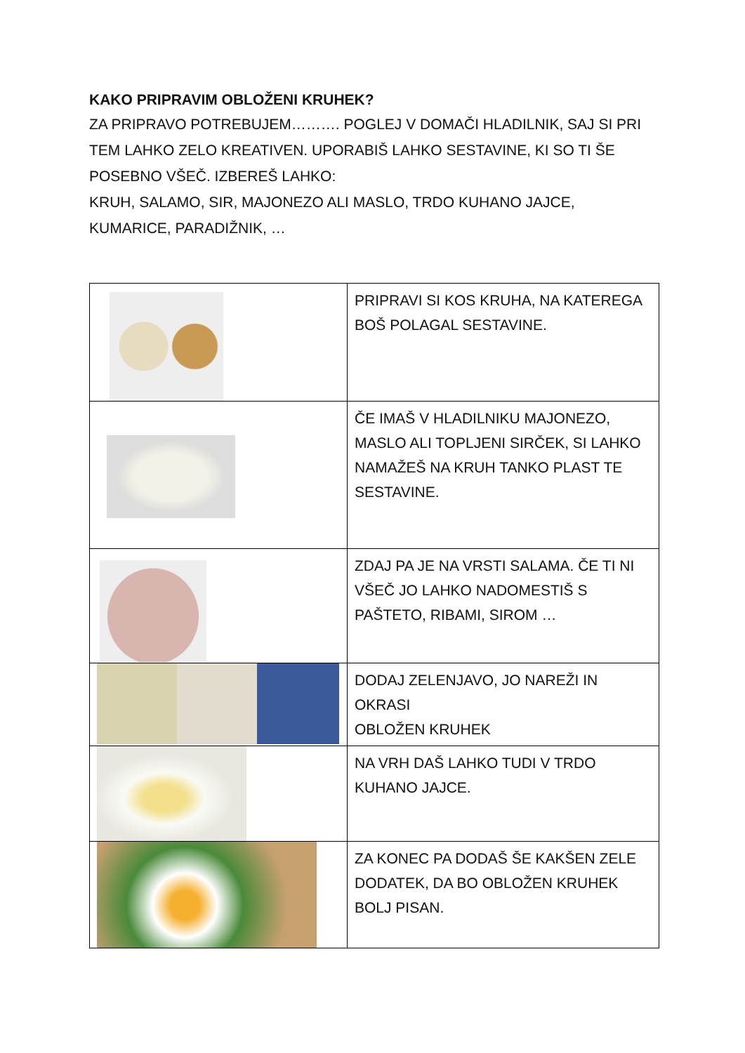KAKO PRIPRAVIM OBLOŽENI KRUHEK?
ZA PRIPRAVO POTREBUJEM………. POGLEJ V DOMAČI HLADILNIK, SAJ SI PRI TEM LAHKO ZELO KREATIVEN. UPORABIŠ LAHKO SESTAVINE, KI SO TI ŠE POSEBNO VŠEČ. IZBEREŠ LAHKO:
KRUH, SALAMO, SIR, MAJONEZO ALI MASLO, TRDO KUHANO JAJCE, KUMARICE, PARADIŽNIK, …
| | PRIPRAVI SI KOS KRUHA, NA KATEREGA BOŠ POLAGAL SESTAVINE. |
| | ČE IMAŠ V HLADILNIKU MAJONEZO, MASLO ALI TOPLJENI SIRČEK, SI LAHKO NAMAŽEŠ NA KRUH TANKO PLAST TE SESTAVINE. |
| | ZDAJ PA JE NA VRSTI SALAMA. ČE TI NI VŠEČ JO LAHKO NADOMESTIŠ S PAŠTETO, RIBAMI, SIROM … |
| | DODAJ ZELENJAVO, JO NAREŽI IN OKRASI OBLOŽEN KRUHEK |
| | NA VRH DAŠ LAHKO TUDI V TRDO KUHANO JAJCE. |
| | ZA KONEC PA DODAŠ ŠE KAKŠEN ZELE DODATEK, DA BO OBLOŽEN KRUHEK BOLJ PISAN. |